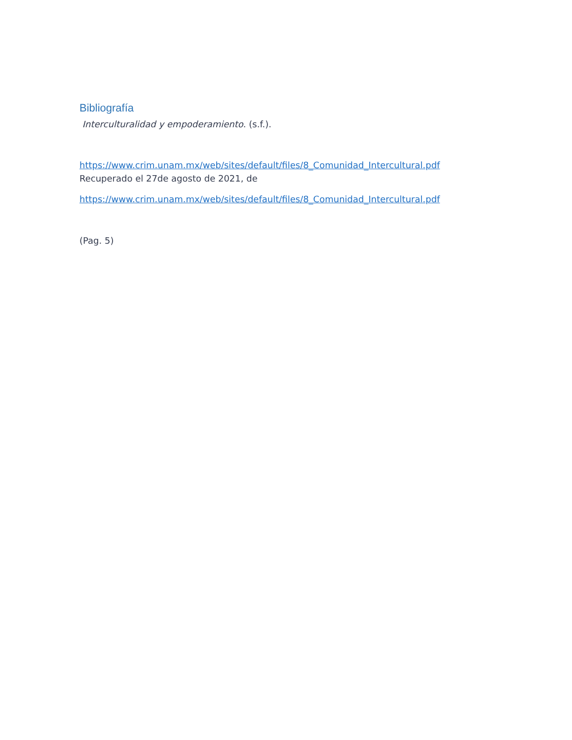Bibliografía
Interculturalidad y empoderamiento. (s.f.).
https://www.crim.unam.mx/web/sites/default/files/8_Comunidad_Intercultural.pdf
Recuperado el 27de agosto de 2021, de
https://www.crim.unam.mx/web/sites/default/files/8_Comunidad_Intercultural.pdf
(Pag. 5)